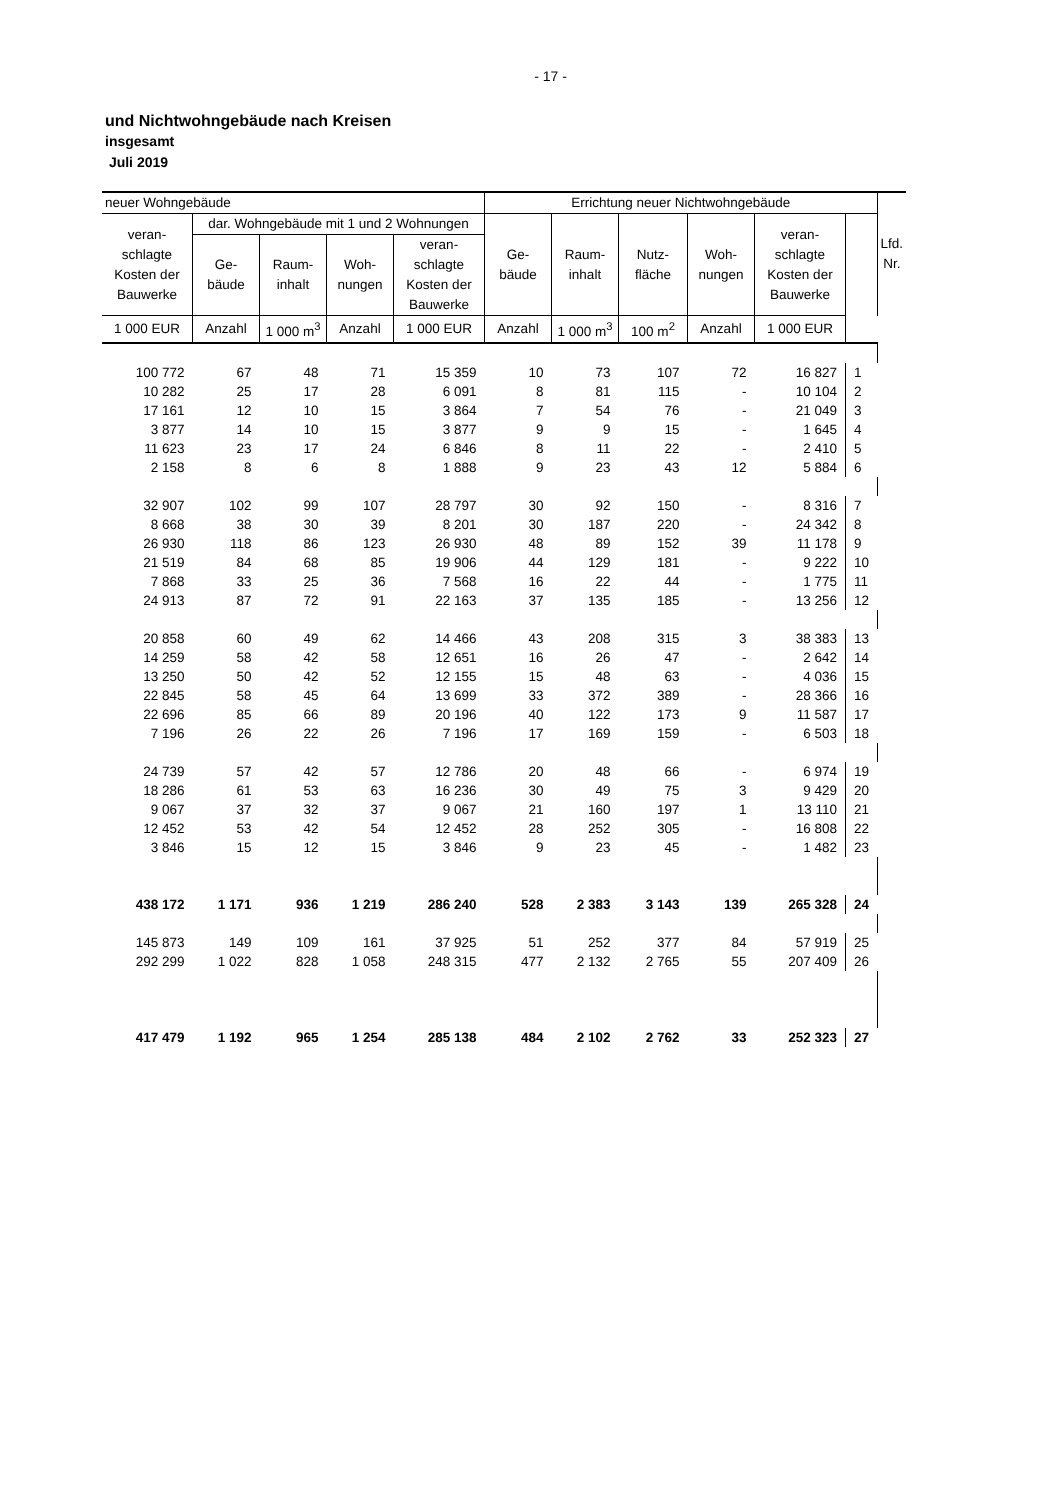- 17 -
und Nichtwohngebäude nach Kreisen
insgesamt
Juli 2019
| neuer Wohngebäude | | | | | Errichtung neuer Nichtwohngebäude | | | | | | Lfd. Nr. |
| --- | --- | --- | --- | --- | --- | --- | --- | --- | --- | --- | --- |
| veran- schlagte Kosten der Bauwerke | dar. Wohngebäude mit 1 und 2 Wohnungen | | | | Ge- bäude | Raum- inhalt | Nutz- fläche | Woh- nungen | veran- schlagte Kosten der Bauwerke | | |
| | Ge- bäude | Raum- inhalt | Woh- nungen | veran- schlagte Kosten der Bauwerke | | | | | | | |
| 1 000 EUR | Anzahl | 1 000 m<sup>3</sup> | Anzahl | 1 000 EUR | Anzahl | 1 000 m<sup>3</sup> | 100 m<sup>2</sup> | Anzahl | 1 000 EUR | | |
| 100 772 | 67 | 48 | 71 | 15 359 | 10 | 73 | 107 | 72 | 16 827 | 1 | |
| 10 282 | 25 | 17 | 28 | 6 091 | 8 | 81 | 115 | - | 10 104 | 2 | |
| 17 161 | 12 | 10 | 15 | 3 864 | 7 | 54 | 76 | - | 21 049 | 3 | |
| 3 877 | 14 | 10 | 15 | 3 877 | 9 | 9 | 15 | - | 1 645 | 4 | |
| 11 623 | 23 | 17 | 24 | 6 846 | 8 | 11 | 22 | - | 2 410 | 5 | |
| 2 158 | 8 | 6 | 8 | 1 888 | 9 | 23 | 43 | 12 | 5 884 | 6 | |
| 32 907 | 102 | 99 | 107 | 28 797 | 30 | 92 | 150 | - | 8 316 | 7 | |
| 8 668 | 38 | 30 | 39 | 8 201 | 30 | 187 | 220 | - | 24 342 | 8 | |
| 26 930 | 118 | 86 | 123 | 26 930 | 48 | 89 | 152 | 39 | 11 178 | 9 | |
| 21 519 | 84 | 68 | 85 | 19 906 | 44 | 129 | 181 | - | 9 222 | 10 | |
| 7 868 | 33 | 25 | 36 | 7 568 | 16 | 22 | 44 | - | 1 775 | 11 | |
| 24 913 | 87 | 72 | 91 | 22 163 | 37 | 135 | 185 | - | 13 256 | 12 | |
| 20 858 | 60 | 49 | 62 | 14 466 | 43 | 208 | 315 | 3 | 38 383 | 13 | |
| 14 259 | 58 | 42 | 58 | 12 651 | 16 | 26 | 47 | - | 2 642 | 14 | |
| 13 250 | 50 | 42 | 52 | 12 155 | 15 | 48 | 63 | - | 4 036 | 15 | |
| 22 845 | 58 | 45 | 64 | 13 699 | 33 | 372 | 389 | - | 28 366 | 16 | |
| 22 696 | 85 | 66 | 89 | 20 196 | 40 | 122 | 173 | 9 | 11 587 | 17 | |
| 7 196 | 26 | 22 | 26 | 7 196 | 17 | 169 | 159 | - | 6 503 | 18 | |
| 24 739 | 57 | 42 | 57 | 12 786 | 20 | 48 | 66 | - | 6 974 | 19 | |
| 18 286 | 61 | 53 | 63 | 16 236 | 30 | 49 | 75 | 3 | 9 429 | 20 | |
| 9 067 | 37 | 32 | 37 | 9 067 | 21 | 160 | 197 | 1 | 13 110 | 21 | |
| 12 452 | 53 | 42 | 54 | 12 452 | 28 | 252 | 305 | - | 16 808 | 22 | |
| 3 846 | 15 | 12 | 15 | 3 846 | 9 | 23 | 45 | - | 1 482 | 23 | |
| 438 172 | 1 171 | 936 | 1 219 | 286 240 | 528 | 2 383 | 3 143 | 139 | 265 328 | 24 | |
| 145 873 | 149 | 109 | 161 | 37 925 | 51 | 252 | 377 | 84 | 57 919 | 25 | |
| 292 299 | 1 022 | 828 | 1 058 | 248 315 | 477 | 2 132 | 2 765 | 55 | 207 409 | 26 | |
| 417 479 | 1 192 | 965 | 1 254 | 285 138 | 484 | 2 102 | 2 762 | 33 | 252 323 | 27 | |